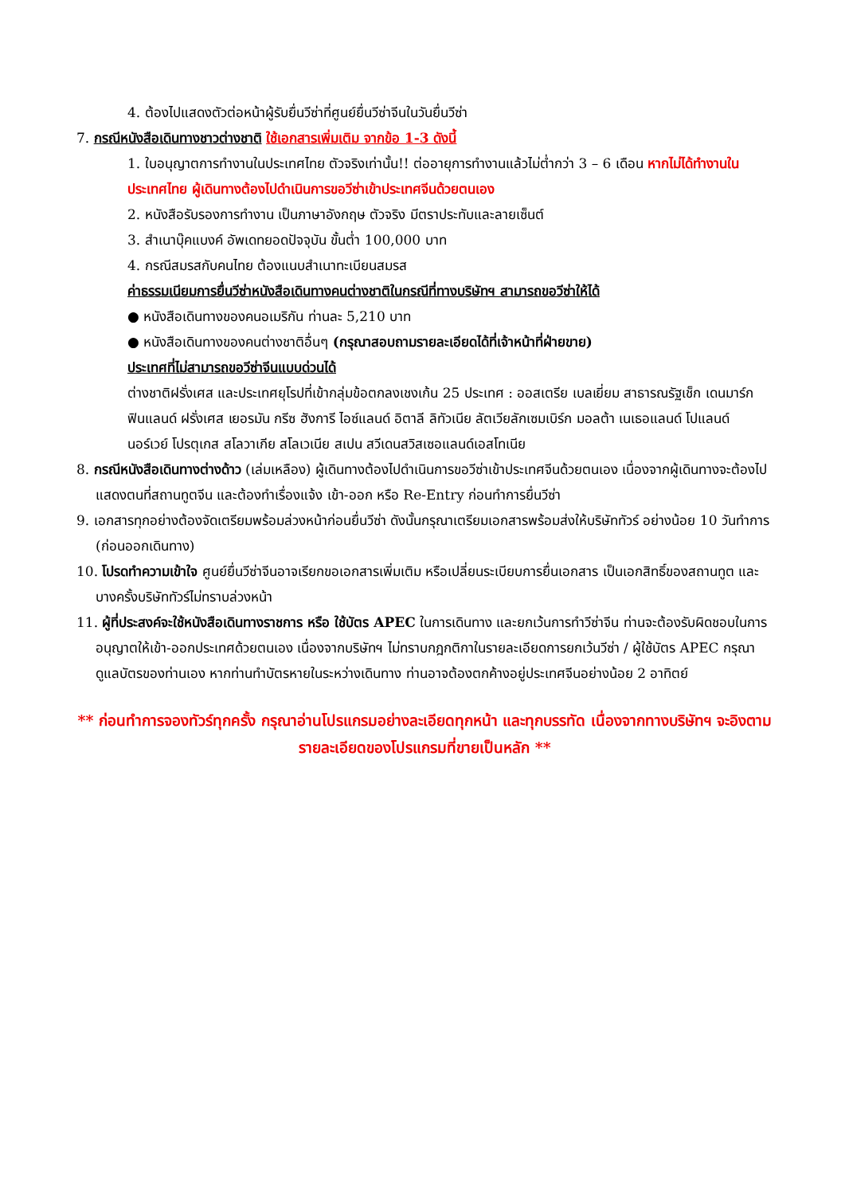4. ต้องไปแสดงตัวต่อหน้าผู้รับยื่นวีซ่าที่ศูนย์ยื่นวีซ่าจีนในวันยื่นวีซ่า
7. กรณีหนังสือเดินทางชาวต่างชาติ ใช้เอกสารเพิ่มเติม จากข้อ 1-3 ดังนี้
1. ใบอนุญาตการทำงานในประเทศไทย ตัวจริงเท่านั้น!! ต่ออายุการทำงานแล้วไม่ต่ำกว่า 3 – 6 เดือน หากไม่ได้ทำงานในประเทศไทย ผู้เดินทางต้องไปดำเนินการขอวีซ่าเข้าประเทศจีนด้วยตนเอง
2. หนังสือรับรองการทำงาน เป็นภาษาอังกฤษ ตัวจริง มีตราประทับและลายเซ็นต์
3. สำเนาบุ๊คแบงค์ อัพเดทยอดปัจจุบัน ขั้นต่ำ 100,000 บาท
4. กรณีสมรสกับคนไทย ต้องแนบสำเนาทะเบียนสมรส
ค่าธรรมเนียมการยื่นวีซ่าหนังสือเดินทางคนต่างชาติในกรณีที่ทางบริษัทฯ สามารถขอวีซ่าให้ได้
● หนังสือเดินทางของคนอเมริกัน ท่านละ 5,210 บาท
● หนังสือเดินทางของคนต่างชาติอื่นๆ (กรุณาสอบถามรายละเอียดได้ที่เจ้าหน้าที่ฝ่ายขาย)
ประเทศที่ไม่สามารถขอวีซ่าจีนแบบด่วนได้
ต่างชาติฝรั่งเศส และประเทศยุโรปที่เข้ากลุ่มข้อตกลงเชงเก้น 25 ประเทศ : ออสเตรีย เบลเยี่ยม สาธารณรัฐเช็ก เดนมาร์ก ฟินแลนด์ ฝรั่งเศส เยอรมัน กรีซ ฮังการี ไอซ์แลนด์ อิตาลี ลิทัวเนีย ลัตเวียลักเซมเบิร์ก มอลต้า เนเธอแลนด์ โปแลนด์ นอร์เวย์ โปรตุเกส สโลวาเกีย สโลเวเนีย สเปน สวีเดนสวิสเซอแลนด์เอสโทเนีย
8. กรณีหนังสือเดินทางต่างด้าว (เล่มเหลือง) ผู้เดินทางต้องไปดำเนินการขอวีซ่าเข้าประเทศจีนด้วยตนเอง เนื่องจากผู้เดินทางจะต้องไปแสดงตนที่สถานทูตจีน และต้องทำเรื่องแจ้ง เข้า-ออก หรือ Re-Entry ก่อนทำการยื่นวีซ่า
9. เอกสารทุกอย่างต้องจัดเตรียมพร้อมล่วงหน้าก่อนยื่นวีซ่า ดังนั้นกรุณาเตรียมเอกสารพร้อมส่งให้บริษัททัวร์ อย่างน้อย 10 วันทำการ (ก่อนออกเดินทาง)
10. โปรดทำความเข้าใจ ศูนย์ยื่นวีซ่าจีนอาจเรียกขอเอกสารเพิ่มเติม หรือเปลี่ยนระเบียบการยื่นเอกสาร เป็นเอกสิทธิ์ของสถานทูต และบางครั้งบริษัททัวร์ไม่ทราบล่วงหน้า
11. ผู้ที่ประสงค์จะใช้หนังสือเดินทางราชการ หรือ ใช้บัตร APEC ในการเดินทาง และยกเว้นการทำวีซ่าจีน ท่านจะต้องรับผิดชอบในการอนุญาตให้เข้า-ออกประเทศด้วยตนเอง เนื่องจากบริษัทฯ ไม่ทราบกฎกติกาในรายละเอียดการยกเว้นวีซ่า / ผู้ใช้บัตร APEC กรุณาดูแลบัตรของท่านเอง หากท่านทำบัตรหายในระหว่างเดินทาง ท่านอาจต้องตกค้างอยู่ประเทศจีนอย่างน้อย 2 อาทิตย์
** ก่อนทำการจองทัวร์ทุกครั้ง กรุณาอ่านโปรแกรมอย่างละเอียดทุกหน้า และทุกบรรทัด เนื่องจากทางบริษัทฯ จะอิงตามรายละเอียดของโปรแกรมที่ขายเป็นหลัก **